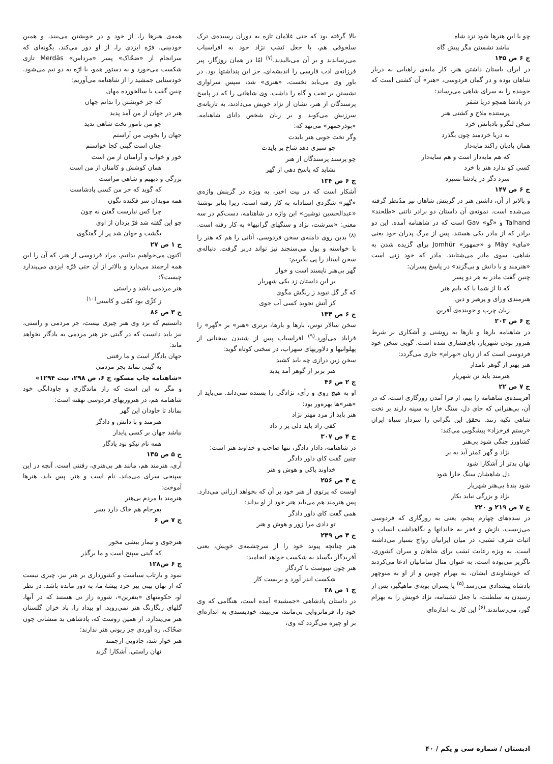چو با این هنرها شود نزد شاه
نباشد نشستن مگر پیش گاه
ج ۶ ص ۱۴۵
در ایران باستان داشتن هنر، کار مایه‌ی راهیابی به دربار شاهان بوده و در گمان فردوسی، «هنر» آن کشتی است که جوینده را به سرای شاهی می‌رساند:
در پادشا همچو دریا شمَر
پرستنده ملاح و کشتی هنر
سخن لنگرو بادبانش خرد
به دریا خردمند چون بگذرد
همان بادبان راکند مایه‌دار
که هم مایه‌دار است و هم سایه‌دار
کسی کو ندارد هنر با خرد
سزد دگر در پادشا نسپرد
ج ۶ ص ۱۴۷
و بالاتر از آن، داشتن هنر در گزینش شاهان نیز مدّنظر گرفته می‌شده است. نمونه‌ی آن داستان دو برادر ناتنی «طلحند» Talhand و «گو» Gav است که در شاهنامه آمده. این دو برادر که از مادر یکی هستند، پس از مرگ پدران خود یعنی «مای» Māy و «جمهور» Jomhūr برای گزیده شدن به شاهی، سوی مادر می‌شتابند. مادر که خود زنی است «هنرمند و با دانش و بی‌گزند» در پاسخ پسران:
چنین گفت مادر به هر دو پسر
که تا از شما با که یابم هنر
هنرمندی ورای و پرهیز و دین
زبان چرب و جوینده‌ی آفرین
ج ۶ ص ۲۰۳
در شاهنامه بارها و بارها به روشنی و آشکاری بر شرط هنرور بودن شهریار، پای‌فشاری شده است. گویی سخن خود فردوسی است که از زبان «بهرام» جاری می‌گردد:
هنر بهتر از گوهر نامدار
هنرمند باید تن شهریار
ج ۷ ص ۲۲
آفریننده‌ی شاهنامه را بیم، از فرا آمدن روزگاری است، که در آن، بی‌هنرانی که جای دل، سنگ خارا به سینه دارند بر تخت شاهی تکیه زنند. تحقق این نگرانی را سردار سپاه ایران «رستم فرخزاد» پیشگویی می‌کند:
کشاورز جنگی شود بی‌هنر
نژاد و گهر کمتر آید به بر
نهان بدتر از آشکارا شود
دل شاهشان سنگ خارا شود
شود بندهٔ بی‌هنر شهریار
نژاد و بزرگی نیاید بکار
ج ۷ ص ۲۱۹ و ۲۲۰
در سده‌های چهارم پنجم، یعنی به روزگاری که فردوسی می‌زیست، نازش و فخر به خاندانها و نگاهداشت انساب و اثبات شرف نَسَبی، در میان ایرانیان رواج بسیار می‌داشته است. به ویژه رعایت نَسَب برای شاهان و سران کشوری، ناگزیر می‌بوده است. به عنوان مثال سامانیان ادعا می‌کردند که خویشاوندی ایشان، به بهرام چوبین و از او به منوچهر پادشاه پیشدادی می‌رسد.<sup>(۵)</sup> یا پسران بویه‌ی ماهیگیر، پس از رسیدن به سلطنت، با جعل نَسَبنامه، نژاد خویش را به بهرام گور، می‌رساندند.<sup>(۶)</sup> این کار به اندازه‌ای
بالا گرفته بود که حتی غلامان تازه به دوران رسیده‌ی ترک سلجوقی هم، با جعل نَسَب نژاد خود به افراسیاب می‌رساندند و بر آن می‌بالیدند.<sup>(۷)</sup> امّا در همان روزگار، پیر فرزانه‌ی ادب فارسی را اندیشه‌ای، جز این پنداشتها بود. در باور وی می‌باید نخست، «هنری» شد، سپس سزاواری نشستن بر تخت و گاه را داشت. وی شاهانی را که در پاسخ پرسندگان از هنر، نشان از نژاد خویش می‌دادند، به تازیانه‌ی سرزنش می‌کوبد و بر زبان شخص دانای شاهنامه. «بوذرجمهر» می‌نهد که:
وگر تخت جویی هنر بایدت
چو سبزی دهد شاخ بر بایدت
چو پرسند پرسندگان از هنر
نشاید که پاسخ دهی از گهر
ج ۶ ص ۱۳۴
آشکار است که در بیت اخیر، به ویژه در گزینش واژه‌ی «گهر» شگردی استادانه به کار رفته است، زیرا بنابر نوشتهٔ «عبدالحسین نوشین» این واژه در شاهنامه، دست‌کم در سه معنی: «سرشت، نژاد و سنگهای گرانبها» به کار رفته است.<sup>(۸)</sup> بدین روی دامنه‌ی سخن فردوسی، آنانی را هم که هنر را با خواسته و پول می‌سنجند نیز تواند دربر گرفت. دنباله‌ی سخن استاد را پی بگیریم:
گهر بی‌هنر ناپسند است و خوار
بر این داستان زد یکی شهریار
که گر گل نبوید ز رنگش مگوی
کز آتش نجوید کسی آب جوی
ج ۶ ص ۱۳۴
سخن سالار توس، بارها و بارها، برتری «هنر» بر «گهر» را فرایاد می‌آورد.<sup>(۹)</sup> افراسیاب پس از شنیدن سخنانی از پهلوانیها و دلاوریهای سهراب، در سخنی کوتاه گوید:
سخن زین درازی چه باید کشید
هنر برتر از گوهر آمد پدید
ج ۲ ص ۴۶
او به هیچ روی و رأی، نژادگی را بسنده نمی‌داند. می‌باید از «هنر»ها بهره‌ور بود:
هنر باید از مرد مهتر نژاد
کفی راد باید دلی پر ز داد
ج ۴ ص ۳۰۷
در شاهنامه، دادار دادگر، تنها صاحب و خداوند هنر است:
چنین گفت کای داور دادگر
خداوند پاکی و هوش و هنر
ج ۴ ص ۲۵۶
اوست که پرتوی از هنر خود بر آن که بخواهد ارزانی می‌دارد. پس هنرمند هم می‌باید هنر خود از او بداند:
همی گفت کای داور دادگر
تو دادی مرا زور و هوش و هنر
ج ۴ ص ۲۴۹
هنر چنانچه پیوند خود را از سرچشمه‌ی خویش، یعنی آفریدگار بگسلد به شکست خواهد انجامید:
هنر چون نپیوست با کردگار
شکست اندر آورد و بربست کار
ج ۱ ص ۲۸
در داستان پادشاهی «جمشید» آمده است، هنگامی که وی خود را، فرمانروایی بی‌مانند، می‌بیند، خودپسندی به اندازه‌ای بر او چیره می‌گردد که وی،
همه‌ی هنرها را، از خود و در خویشتن می‌بیند، و همین خودبینی، فرّه ایزدی را، از او دور می‌کند، بگونه‌ای که سرانجام از «ضحّاک» پسر «مرداس» Merdās تازی شکست می‌خورد و به دستور همو، با ارّه به دو نیم می‌شود. خودستایی جمشید را از شاهنامه می‌آوریم:
چنین گفت با سالخورده مهان
که جز خویشتن را ندانم جهان
هنر در جهان از من آمد پدید
چو من نامور تخت شاهی ندید
جهان را بخوبی من آراستم
چنان است گیتی کجا خواستم
خور و خواب و آرامتان از من است
همان کوشش و کامتان از من است
بزرگی و دیهیم و شاهی مراست
که گوید که جز من کسی پادشاست
همه موبدان سر فکنده نگون
چرا کس نیارست گفتن نه چون
چو این گفته شد فرّ یزدان از اوی
بگشت و جهان شد پر از گفتگوی
ج ۱ ص ۲۷
اکنون می‌خواهیم بدانیم، مراد فردوسی از هنر، که آن را این همه ارجمند می‌دارد و بالاتر از آن حتی فرّه ایزدی می‌پندارد چیست؟:
هنر مردمی باشد و راستی
ز کژّی بود کمّی و کاستی<sup>(۱۰)</sup>
ج ۳ ص ۸۶
دانستیم که نزد وی هنر چیزی نیست، جز مردمی و راستی، نیز باید دانست که در گیتی جز هنر مردمی به یادگار نخواهد ماند:
جهان یادگار است و ما رفتنی
به گیتی نماند بجز مردمی
«شاهنامه چاپ مسکو، ج ۶، ص ۲۹۸، بیت ۱۲۹۴»
و مگر نه این است که راز ماندگاری و جاودانگی خود شاهنامه هم، در هنروریهای فردوسی نهفته است:
بماناد تا جاودان این گهر
هنرمند و با دانش و دادگر
نباشد جهان بر کسی پایدار
همه نام نیکو بود یادگار
ج ۵ ص ۱۳۵
آری، هنرمند هم، مانند هر بی‌هنری، رفتنی است. آنچه در این سپنجی سرای می‌ماند، نام است و هنر. پس باید، هنرها آموخت:
هنرمند با مردم بی‌هنر
بفرجام هم خاک دارد بسر
ج ۷ ص ۶
هنرجوی و تیمار بیشی مخور
که گیتی سپنج است و ما برگذر
ج ۶ ص۱۲۸
نمود و بازتاب سیاست و کشورداری بر هنر نیز، چیزی نیست که از نهان بینی پیر خرد پیشهٔ ما، به دور مانده باشد. در نظر او، حکومتهای «بنفرین»، شوره زار نی هستند که در آنها، گلهای رنگارنگ هنر نمی‌روید. او بیداد را، باد خزان گلستان هنر می‌پندارد. از همین روست که، پادشاهی بد منشانی چون ضحّاک، ره آوردی جز زبونی هنر ندارند:
هنر خوار شد، جادویی ارجمند
نهان راستی، آشکارا گزند
ادبستان / شماره سی و یکم / ۴۰